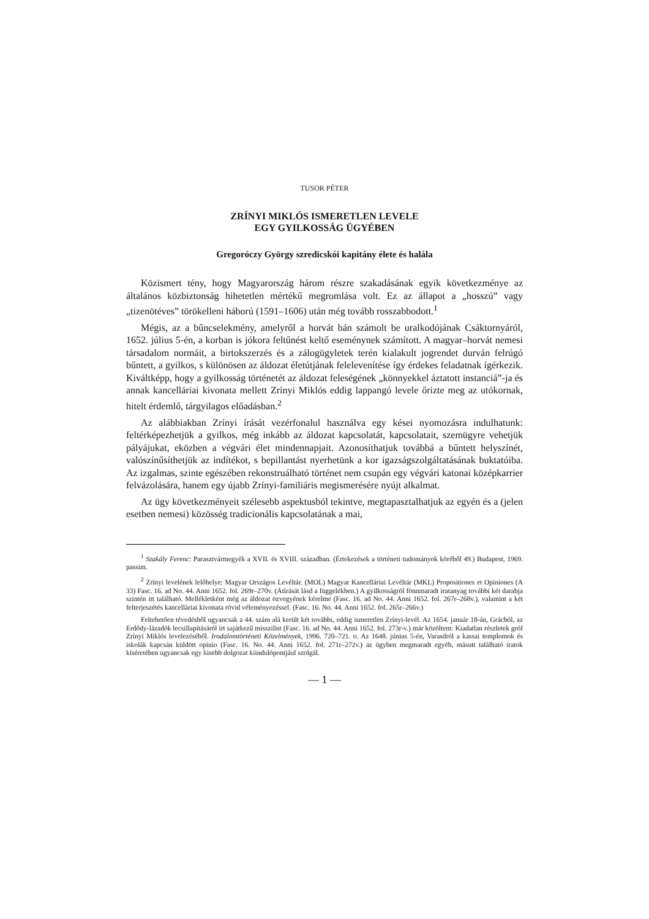TUSOR PÉTER
ZRÍNYI MIKLÓS ISMERETLEN LEVELE
EGY GYILKOSSÁG ÜGYÉBEN
Gregoróczy György szredicskói kapitány élete és halála
Közismert tény, hogy Magyarország három részre szakadásának egyik következménye az általános közbiztonság hihetetlen mértékű megromlása volt. Ez az állapot a „hosszú” vagy „tizenötéves” törökelleni háború (1591–1606) után még tovább rosszabbodott.<sup>1</sup>
Mégis, az a bűncselekmény, amelyről a horvát bán számolt be uralkodójának Csáktornyáról, 1652. július 5-én, a korban is jókora feltűnést keltő eseménynek számított. A magyar–horvát nemesi társadalom normáit, a birtokszerzés és a zálogügyletek terén kialakult jogrendet durván felrúgó bűntett, a gyilkos, s különösen az áldozat életútjának felelevenítése így érdekes feladatnak ígérkezik. Kiváltképp, hogy a gyilkosság történetét az áldozat feleségének „könnyekkel áztatott instanciá”-ja és annak kancelláriai kivonata mellett Zrínyi Miklós eddig lappangó levele őrizte meg az utókornak, hitelt érdemlő, tárgyilagos előadásban.<sup>2</sup>
Az alábbiakban Zrínyi írását vezérfonalul használva egy kései nyomozásra indulhatunk: feltérképezhetjük a gyilkos, még inkább az áldozat kapcsolatát, kapcsolatait, szemügyre vehetjük pályájukat, eközben a végvári élet mindennapjait. Azonosíthatjuk továbbá a bűntett helyszínét, valószínűsíthetjük az indítékot, s bepillantást nyerhetünk a kor igazságszolgáltatásának buktatóiba. Az izgalmas, szinte egészében rekonstruálható történet nem csupán egy végvári katonai középkarrier felvázolására, hanem egy újabb Zrínyi-familiáris megismerésére nyújt alkalmat.
Az ügy következményeit szélesebb aspektusból tekintve, megtapasztalhatjuk az egyén és a (jelen esetben nemesi) közösség tradicionális kapcsolatának a mai,
<sup>1</sup> Szakály Ferenc: Parasztvármegyék a XVII. és XVIII. században. (Értekezések a történeti tudományok köréből 49.) Budapest, 1969. passim.
<sup>2</sup> Zrínyi levelének lelőhelye: Magyar Országos Levéltár. (MOL) Magyar Kancelláriai Levéltár (MKL) Propositiones et Opiniones (A 33) Fasc. 16. ad No. 44. Anni 1652. fol. 269r–270v. (Átírását lásd a függelékben.) A gyilkosságról fönnmaradt iratanyag további két darabja szintén itt található. Mellékletként még az áldozat özvegyének kérelme (Fasc. 16. ad No. 44. Anni 1652. fol. 267r–268v.), valamint a két felterjeszétés kancelláriai kivonata rövid véleményezéssel. (Fasc. 16. No. 44. Anni 1652. fol. 265r–266v.)
Feltehetően tévedésből ugyancsak a 44. szám alá került két további, eddig ismeretlen Zrínyi-levél. Az 1654. január 18-án, Grácból, az Erdődy-lázadók lecsillapításáról írt sajátkezű misszilist (Fasc. 16. ad No. 44. Anni 1652. fol. 273r-v.) már közöltem: Kiadatlan részletek gróf Zrínyi Miklós levelezéséből. Irodalomtörténeti Közelmények, 1996. 720–721. o. Az 1648. június 5-én, Varasdról a kassai templomok és iskolák kapcsán küldött opinio (Fasc. 16. No. 44. Anni 1652. fol. 271r–272v.) az ügyben megmaradt egyéb, másutt található iratok kíséretében ugyancsak egy kisebb dolgozat kiindulópontjául szolgál.
— 1 —